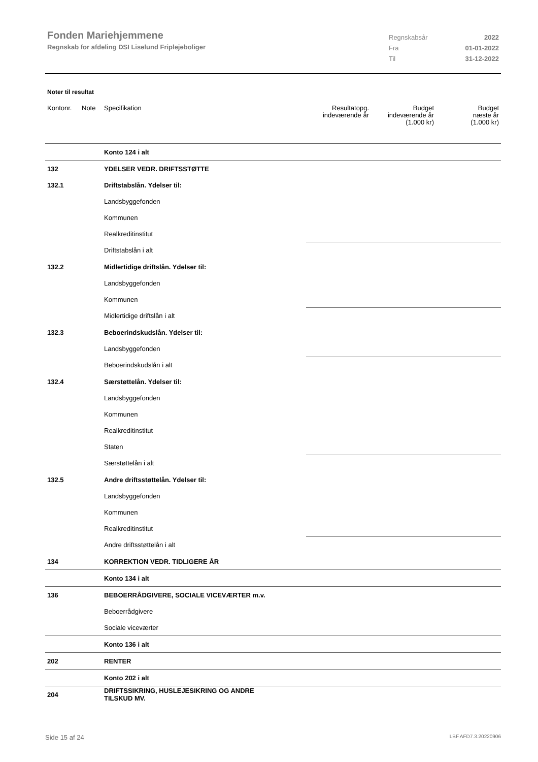Fonden Mariehjemmene
Regnskab for afdeling DSI Liselund Friplejeboliger
Regnskabsår 2022
Fra 01-01-2022
Til 31-12-2022
Noter til resultat
| Kontonr. | Note | Specifikation | Resultatopg. indeværende år | Budget indeværende år (1.000 kr) | Budget næste år (1.000 kr) |
| --- | --- | --- | --- | --- | --- |
| | | Konto 124 i alt | | | |
| 132 | | YDELSER VEDR. DRIFTSSTØTTE | | | |
| 132.1 | | Driftstabslån. Ydelser til: | | | |
| | | Landsbyggefonden | | | |
| | | Kommunen | | | |
| | | Realkreditinstitut | | | |
| | | Driftstabslån i alt | | | |
| 132.2 | | Midlertidige driftslån. Ydelser til: | | | |
| | | Landsbyggefonden | | | |
| | | Kommunen | | | |
| | | Midlertidige driftslån i alt | | | |
| 132.3 | | Beboerindskudslån. Ydelser til: | | | |
| | | Landsbyggefonden | | | |
| | | Beboerindskudslån i alt | | | |
| 132.4 | | Særstøttelån. Ydelser til: | | | |
| | | Landsbyggefonden | | | |
| | | Kommunen | | | |
| | | Realkreditinstitut | | | |
| | | Staten | | | |
| | | Særstøttelån i alt | | | |
| 132.5 | | Andre driftsstøttelån. Ydelser til: | | | |
| | | Landsbyggefonden | | | |
| | | Kommunen | | | |
| | | Realkreditinstitut | | | |
| | | Andre driftsstøttelån i alt | | | |
| 134 | | KORREKTION VEDR. TIDLIGERE ÅR | | | |
| | | Konto 134 i alt | | | |
| 136 | | BEBOERRÅDGIVERE, SOCIALE VICEVÆRTER m.v. | | | |
| | | Beboerrådgivere | | | |
| | | Sociale viceværter | | | |
| | | Konto 136 i alt | | | |
| 202 | | RENTER | | | |
| | | Konto 202 i alt | | | |
| 204 | | DRIFTSSIKRING, HUSLEJESIKRING OG ANDRE TILSKUD MV. | | | |
Side 15 af 24 LBF.AFD7.3.20220906